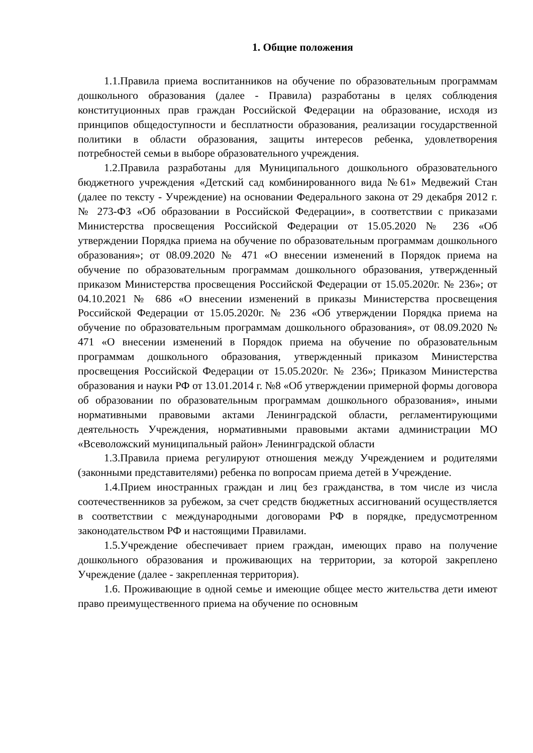1. Общие положения
1.1.Правила приема воспитанников на обучение по образовательным программам дошкольного образования (далее - Правила) разработаны в целях соблюдения конституционных прав граждан Российской Федерации на образование, исходя из принципов общедоступности и бесплатности образования, реализации государственной политики в области образования, защиты интересов ребенка, удовлетворения потребностей семьи в выборе образовательного учреждения.
1.2.Правила разработаны для Муниципального дошкольного образовательного бюджетного учреждения «Детский сад комбинированного вида №61» Медвежий Стан (далее по тексту - Учреждение) на основании Федерального закона от 29 декабря 2012 г. № 273-ФЗ «Об образовании в Российской Федерации», в соответствии с приказами Министерства просвещения Российской Федерации от 15.05.2020 № 236 «Об утверждении Порядка приема на обучение по образовательным программам дошкольного образования»; от 08.09.2020 № 471 «О внесении изменений в Порядок приема на обучение по образовательным программам дошкольного образования, утвержденный приказом Министерства просвещения Российской Федерации от 15.05.2020г. № 236»; от 04.10.2021 № 686 «О внесении изменений в приказы Министерства просвещения Российской Федерации от 15.05.2020г. № 236 «Об утверждении Порядка приема на обучение по образовательным программам дошкольного образования», от 08.09.2020 № 471 «О внесении изменений в Порядок приема на обучение по образовательным программам дошкольного образования, утвержденный приказом Министерства просвещения Российской Федерации от 15.05.2020г. № 236»; Приказом Министерства образования и науки РФ от 13.01.2014 г. №8 «Об утверждении примерной формы договора об образовании по образовательным программам дошкольного образования», иными нормативными правовыми актами Ленинградской области, регламентирующими деятельность Учреждения, нормативными правовыми актами администрации МО «Всеволожский муниципальный район» Ленинградской области
1.3.Правила приема регулируют отношения между Учреждением и родителями (законными представителями) ребенка по вопросам приема детей в Учреждение.
1.4.Прием иностранных граждан и лиц без гражданства, в том числе из числа соотечественников за рубежом, за счет средств бюджетных ассигнований осуществляется в соответствии с международными договорами РФ в порядке, предусмотренном законодательством РФ и настоящими Правилами.
1.5.Учреждение обеспечивает прием граждан, имеющих право на получение дошкольного образования и проживающих на территории, за которой закреплено Учреждение (далее - закрепленная территория).
1.6. Проживающие в одной семье и имеющие общее место жительства дети имеют право преимущественного приема на обучение по основным